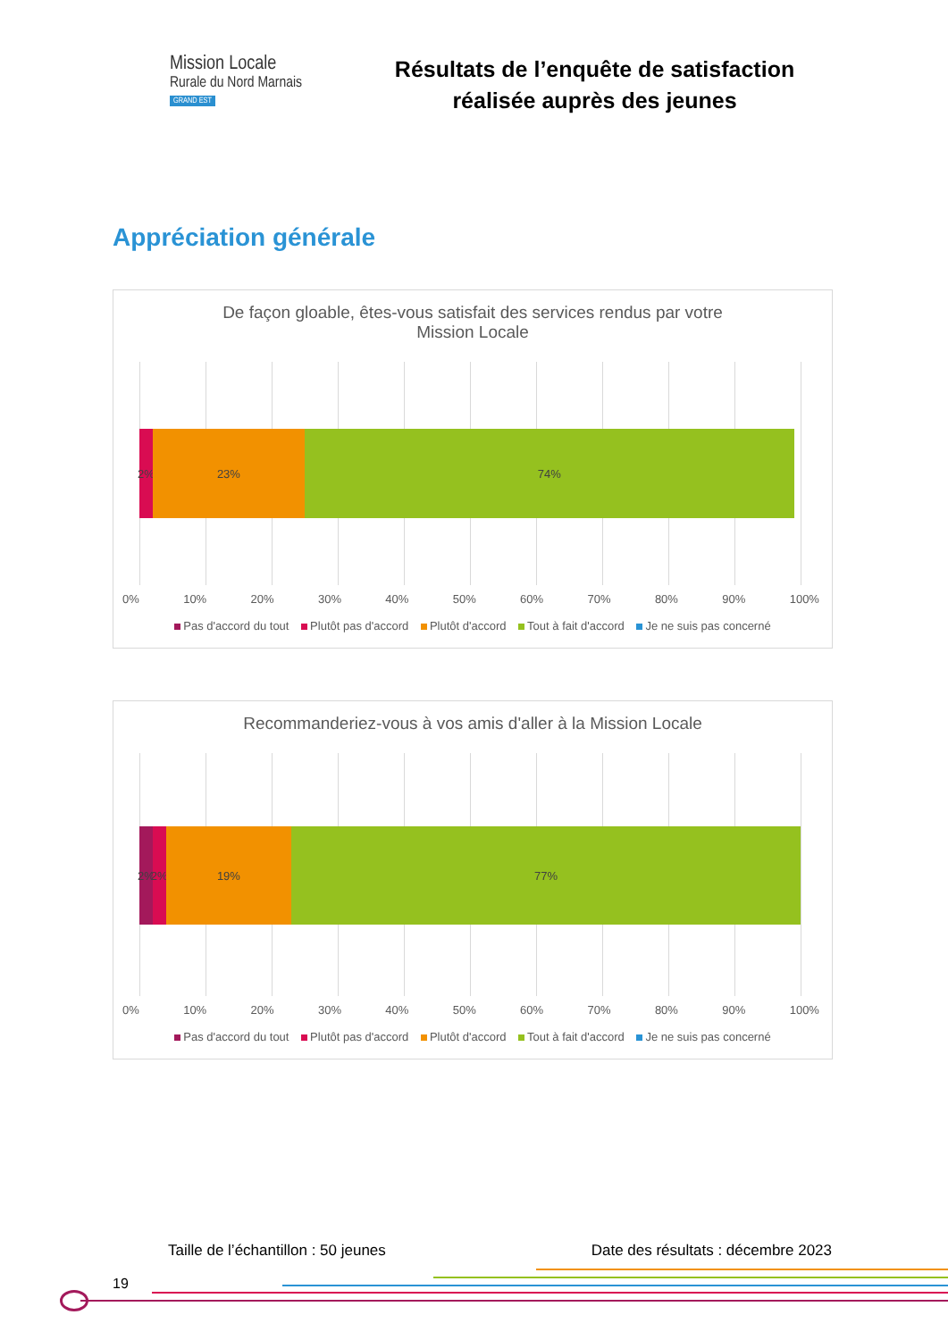Mission Locale
Rurale du Nord Marnais
GRAND EST
Résultats de l’enquête de satisfaction
réalisée auprès des jeunes
Appréciation générale
De façon gloable, êtes-vous satisfait des services rendus par votre
Mission Locale
2% 23% 74%
0% 10% 20% 30% 40% 50% 60% 70% 80% 90% 100%
Pas d'accord du tout Plutôt pas d'accord Plutôt d'accord Tout à fait d'accord Je ne suis pas concerné
Recommanderiez-vous à vos amis d'aller à la Mission Locale
2% 2% 19% 77%
0% 10% 20% 30% 40% 50% 60% 70% 80% 90% 100%
Pas d'accord du tout Plutôt pas d'accord Plutôt d'accord Tout à fait d'accord Je ne suis pas concerné
Taille de l’échantillon : 50 jeunes Date des résultats : décembre 2023
19